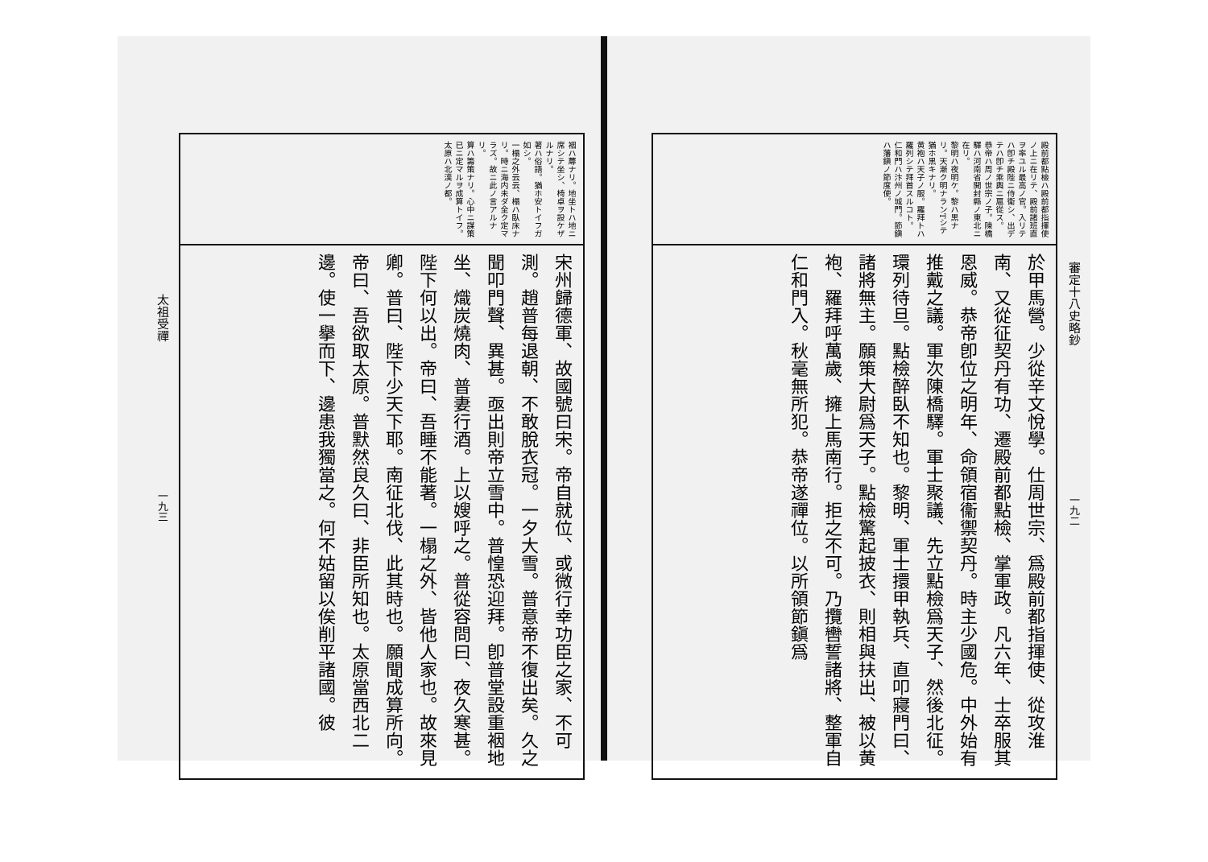審定十八史略鈔 一九二
殿前都點檢ハ殿前都指揮使ノ上ニ在リテ、殿前諸班直ヲ率ユル最高ノ官。入リテハ卽チ殿陛ニ侍衞シ、出デテハ卽チ乘輿ニ扈從ス。
恭帝ハ周ノ世宗ノ子。陳橋驛ハ河南省開封縣ノ東北ニ在リ。
黎明ハ夜明ケ。黎ハ黒ナリ。天漸ク明ナランTシテ猶ホ黒キナリ。
黄袍ハ天子ノ服。羅拜トハ羅列シテ拜首スルコト。
仁和門ハ汴州ノ城門。節鎭ハ藩鎭ノ節度使。
於甲馬營。少從辛文悅學。仕周世宗、爲殿前都指揮使、從攻淮南、又從征契丹有功、遷殿前都點檢、掌軍政。凡六年、士卒服其恩威。恭帝卽位之明年、命領宿衞禦契丹。時主少國危。中外始有推戴之議。軍次陳橋驛。軍士聚議、先立點檢爲天子、然後北征。環列待旦。點檢醉臥不知也。黎明、軍士擐甲執兵、直叩寢門曰、諸將無主。願策大尉爲天子。點檢驚起披衣、則相與扶出、被以黄袍、羅拜呼萬歲、擁上馬南行。拒之不可。乃攬轡誓諸將、整軍自仁和門入。秋毫無所犯。恭帝遂禪位。以所領節鎭爲
裀ハ蓐ナリ。地坐トハ地ニ席シテ坐シ、椅卓ヲ設ケザルナリ。
著ハ俗語。猶ホ安トイフガ如シ。
一榻之外云云、榻ハ臥床ナリ。時ニ海内未ダ全ク定マラズ。故ニ此ノ言アルナリ。
算ハ籌策ナリ。心中ニ謀策已ニ定マルヲ成算トイフ。
太原ハ北漢ノ都。
宋州歸德軍、故國號曰宋。帝自就位、或微行幸功臣之家、不可測。趙普每退朝、不敢脫衣冠。一夕大雪。普意帝不復出矣。久之聞叩門聲、異甚。亟出則帝立雪中。普惶恐迎拜。卽普堂設重裀地坐、熾炭燒肉、普妻行酒。上以嫂呼之。普從容問曰、夜久寒甚。陛下何以出。帝曰、吾睡不能著。一榻之外、皆他人家也。故來見卿。普曰、陛下少天下耶。南征北伐、此其時也。願聞成算所向。帝曰、吾欲取太原。普默然良久曰、非臣所知也。太原當西北二邊。使一擧而下、邊患我獨當之。何不姑留以俟削平諸國。彼
太祖受禪 一九三